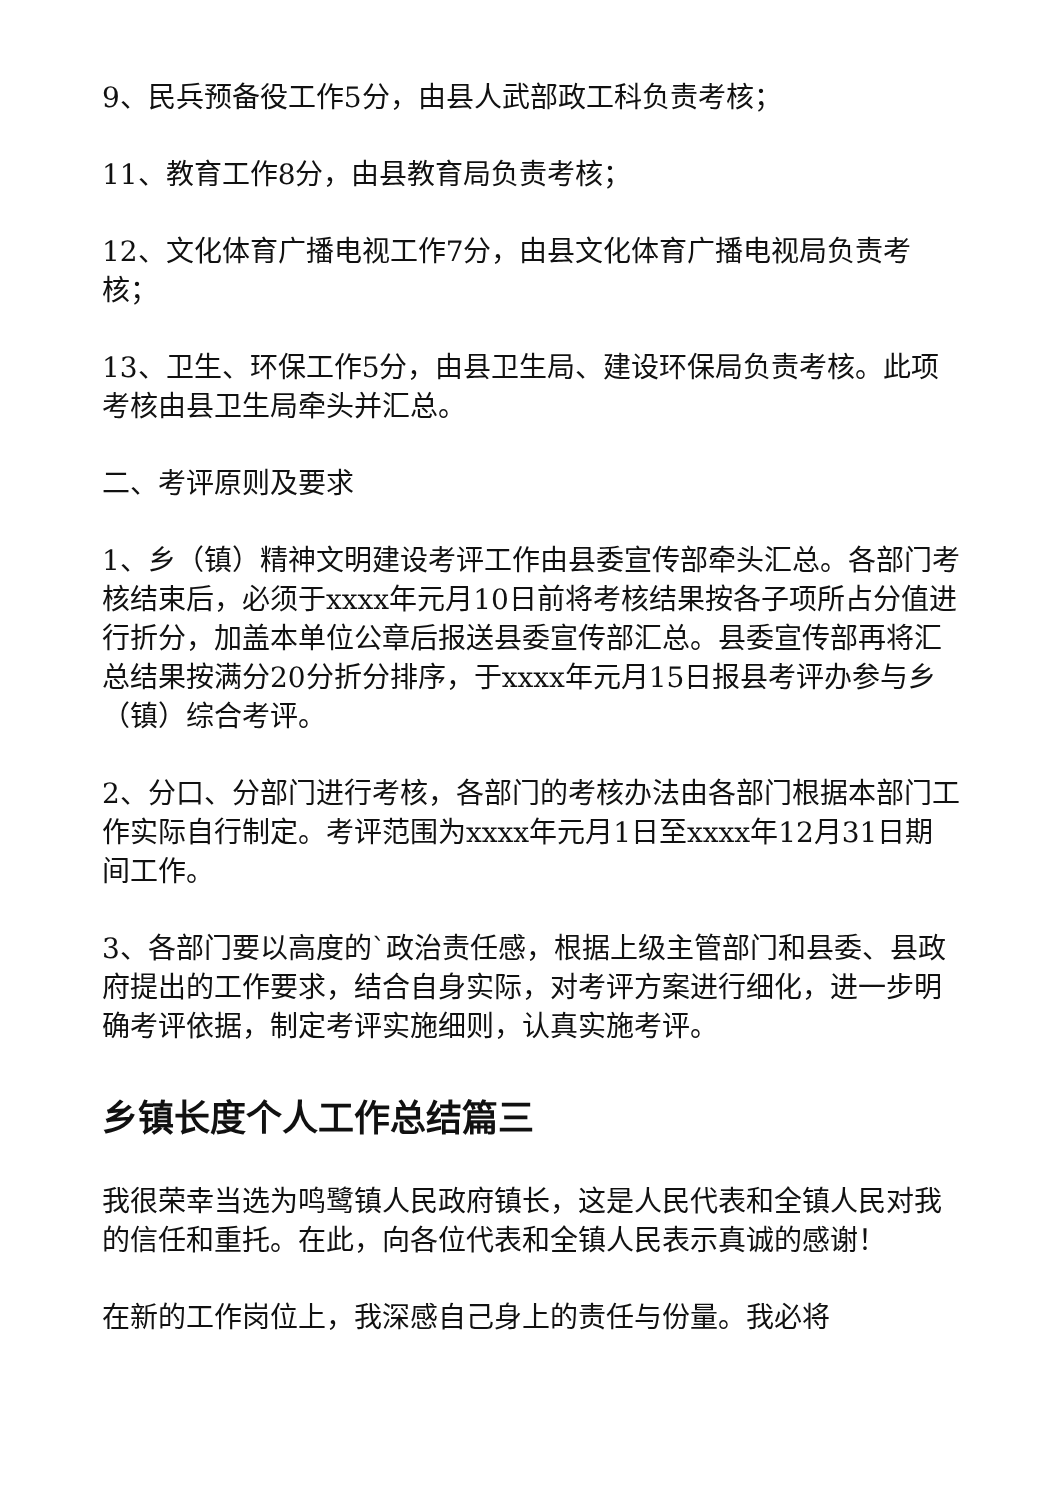9、民兵预备役工作5分，由县人武部政工科负责考核；
11、教育工作8分，由县教育局负责考核；
12、文化体育广播电视工作7分，由县文化体育广播电视局负责考核；
13、卫生、环保工作5分，由县卫生局、建设环保局负责考核。此项考核由县卫生局牵头并汇总。
二、考评原则及要求
1、乡（镇）精神文明建设考评工作由县委宣传部牵头汇总。各部门考核结束后，必须于xxxx年元月10日前将考核结果按各子项所占分值进行折分，加盖本单位公章后报送县委宣传部汇总。县委宣传部再将汇总结果按满分20分折分排序，于xxxx年元月15日报县考评办参与乡（镇）综合考评。
2、分口、分部门进行考核，各部门的考核办法由各部门根据本部门工作实际自行制定。考评范围为xxxx年元月1日至xxxx年12月31日期间工作。
3、各部门要以高度的`政治责任感，根据上级主管部门和县委、县政府提出的工作要求，结合自身实际，对考评方案进行细化，进一步明确考评依据，制定考评实施细则，认真实施考评。
乡镇长度个人工作总结篇三
我很荣幸当选为鸣鹭镇人民政府镇长，这是人民代表和全镇人民对我的信任和重托。在此，向各位代表和全镇人民表示真诚的感谢！
在新的工作岗位上，我深感自己身上的责任与份量。我必将